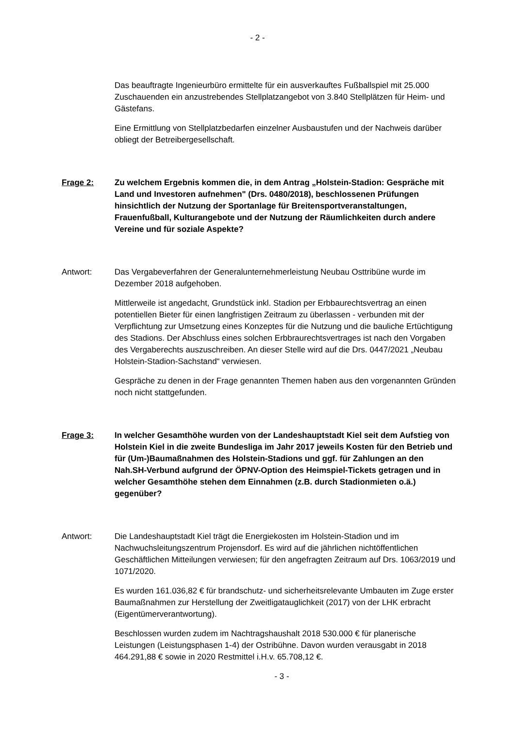- 2 -
Das beauftragte Ingenieurbüro ermittelte für ein ausverkauftes Fußballspiel mit 25.000 Zuschauenden ein anzustrebendes Stellplatzangebot von 3.840 Stellplätzen für Heim- und Gästefans.
Eine Ermittlung von Stellplatzbedarfen einzelner Ausbaustufen und der Nachweis darüber obliegt der Betreibergesellschaft.
Frage 2: Zu welchem Ergebnis kommen die, in dem Antrag „Holstein-Stadion: Gespräche mit Land und Investoren aufnehmen" (Drs. 0480/2018), beschlossenen Prüfungen hinsichtlich der Nutzung der Sportanlage für Breitensportveranstaltungen, Frauenfußball, Kulturangebote und der Nutzung der Räumlichkeiten durch andere Vereine und für soziale Aspekte?
Antwort: Das Vergabeverfahren der Generalunternehmerleistung Neubau Osttribüne wurde im Dezember 2018 aufgehoben.
Mittlerweile ist angedacht, Grundstück inkl. Stadion per Erbbaurechtsvertrag an einen potentiellen Bieter für einen langfristigen Zeitraum zu überlassen - verbunden mit der Verpflichtung zur Umsetzung eines Konzeptes für die Nutzung und die bauliche Ertüchtigung des Stadions. Der Abschluss eines solchen Erbbraurechtsvertrages ist nach den Vorgaben des Vergaberechts auszuschreiben. An dieser Stelle wird auf die Drs. 0447/2021 „Neubau Holstein-Stadion-Sachstand“ verwiesen.
Gespräche zu denen in der Frage genannten Themen haben aus den vorgenannten Gründen noch nicht stattgefunden.
Frage 3: In welcher Gesamthöhe wurden von der Landeshauptstadt Kiel seit dem Aufstieg von Holstein Kiel in die zweite Bundesliga im Jahr 2017 jeweils Kosten für den Betrieb und für (Um-)Baumaßnahmen des Holstein-Stadions und ggf. für Zahlungen an den Nah.SH-Verbund aufgrund der ÖPNV-Option des Heimspiel-Tickets getragen und in welcher Gesamthöhe stehen dem Einnahmen (z.B. durch Stadionmieten o.ä.) gegenüber?
Antwort: Die Landeshauptstadt Kiel trägt die Energiekosten im Holstein-Stadion und im Nachwuchsleitungszentrum Projensdorf. Es wird auf die jährlichen nichtöffentlichen Geschäftlichen Mitteilungen verwiesen; für den angefragten Zeitraum auf Drs. 1063/2019 und 1071/2020.
Es wurden 161.036,82 € für brandschutz- und sicherheitsrelevante Umbauten im Zuge erster Baumaßnahmen zur Herstellung der Zweitligatauglichkeit (2017) von der LHK erbracht (Eigentümerverantwortung).
Beschlossen wurden zudem im Nachtragshaushalt 2018 530.000 € für planerische Leistungen (Leistungsphasen 1-4) der Ostribühne. Davon wurden verausgabt in 2018 464.291,88 € sowie in 2020 Restmittel i.H.v. 65.708,12 €.
- 3 -